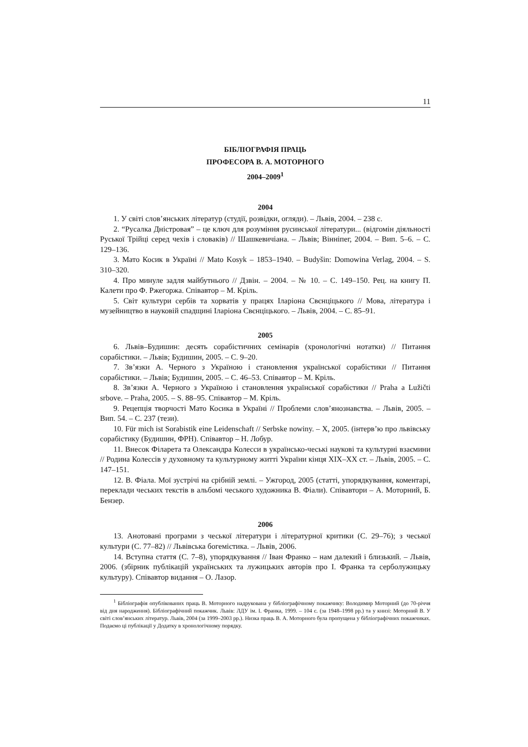11
БІБЛІОГРАФІЯ ПРАЦЬ
ПРОФЕСОРА В. А. МОТОРНОГО
2004–2009<sup>1</sup>
2004
1. У світі слов’янських літератур (студії, розвідки, огляди). – Львів, 2004. – 238 с.
2. “Русалка Дністровая” – це ключ для розуміння русинської літератури... (відгомін діяльності Руської Трійці серед чехів і словаків) // Шашкевичіана. – Львів; Вінніпег, 2004. – Вип. 5–6. – С. 129–136.
3. Мато Косик в Україні // Mato Kosyk – 1853–1940. – Budyšin: Domowina Verlag, 2004. – S. 310–320.
4. Про минуле задля майбутнього // Дзвін. – 2004. – № 10. – С. 149–150. Рец. на книгу П. Калети про Ф. Ржегоржа. Співавтор – М. Кріль.
5. Світ культури сербів та хорватів у працях Іларіона Свєнціцького // Мова, література і музейництво в науковій спадщині Іларіона Свєнціцького. – Львів, 2004. – С. 85–91.
2005
6. Львів–Будишин: десять сорабістичних семінарів (хронологічні нотатки) // Питання сорабістики. – Львів; Будишин, 2005. – С. 9–20.
7. Зв’язки А. Черного з Україною і становлення української сорабістики // Питання сорабістики. – Львів; Будишин, 2005. – С. 46–53. Співавтор – М. Кріль.
8. Зв’язки А. Черного з Україною і становлення української сорабістики // Praha a Lužičti srbove. – Praha, 2005. – S. 88–95. Співавтор – М. Кріль.
9. Рецепція творчості Мато Косика в Україні // Проблеми слов’янознавства. – Львів, 2005. – Вип. 54. – С. 237 (тези).
10. Für mich ist Sorabistik eine Leidenschaft // Serbske nowiny. – X, 2005. (інтерв’ю про львівську сорабістику (Будишин, ФРН). Співавтор – Н. Лобур.
11. Внесок Філарета та Олександра Колесси в українсько-чеські наукові та культурні взаємини // Родина Колессів у духовному та культурному житті України кінця XIX–XX ст. – Львів, 2005. – С. 147–151.
12. В. Фіала. Мої зустрічі на срібній землі. – Ужгород, 2005 (статті, упорядкування, коментарі, переклади чеських текстів в альбомі чеського художника В. Фіали). Співавтори – А. Моторний, Б. Бензер.
2006
13. Анотовані програми з чеської літератури і літературної критики (С. 29–76); з чеської культури (С. 77–82) // Львівська богемістика. – Львів, 2006.
14. Вступна стаття (С. 7–8), упорядкування // Іван Франко – нам далекий і близький. – Львів, 2006. (збірник публікацій українських та лужицьких авторів про І. Франка та серболужицьку культуру). Співавтор видання – О. Лазор.
<sup>1</sup> Бібліографія опублікованих праць В. Моторного надрукована у бібліографічному покажчику: Володимир Моторний (до 70-річчя від дня народження). Бібліографічний покажчик. Львів: ЛДУ ім. І. Франка, 1999. – 104 с. (за 1948–1998 рр.) та у книзі: Моторний В. У світі слов’янських літератур. Львів, 2004 (за 1999–2003 рр.). Низка праць В. А. Моторного була пропущена у бібліографічних покажчиках. Подаємо ці публікації у Додатку в хронологічному порядку.